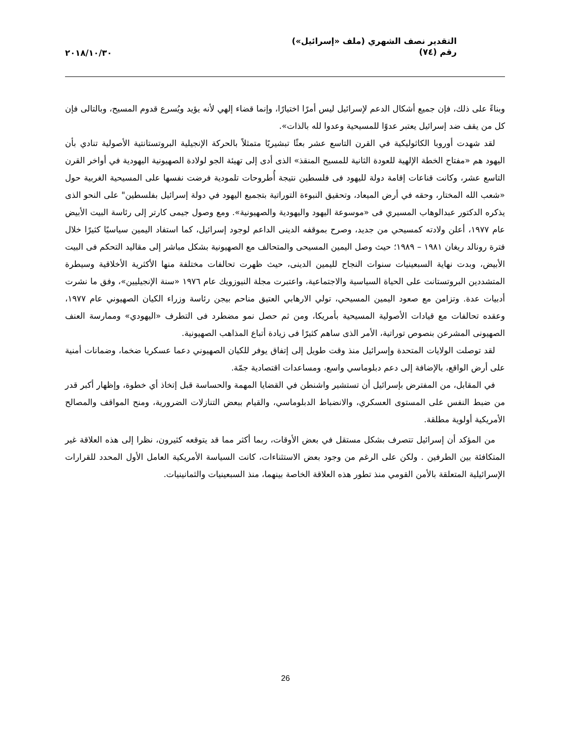التقدير نصف الشهري (ملف «إسرائيل»)
رقم (٧٤)
٢٠١٨/١٠/٣٠
وبناءً على ذلك، فإن جميع أشكال الدعم لإسرائيل ليس أمرًا اختيارًا، وإنما قضاء إلهي لأنه يؤيد ويُسرع قدوم المسيح، وبالتالى فإن كل من يقف ضد إسرائيل يعتبر عدوًا للمسيحية وعدوا لله بالذات».
لقد شهدت أوروبا الكاثوليكية في القرن التاسع عشر بعثًا تبشيريًا متمثلاً بالحركة الإنجيلية البروتستانتية الأصولية تنادي بأن اليهود هم «مفتاح الخطة الإلهية للعودة الثانية للمسيح المنقذ» الذى أدى إلى تهيئة الجو لولادة الصهيونية اليهودية في أواخر القرن التاسع عشر، وكانت قناعات إقامة دولة لليهود فى فلسطين نتيجة أُطروحات تلمودية فرضت نفسها على المسيحية الغربية حول «شعب الله المختار، وحقه في أرض الميعاد، وتحقيق النبوءة التوراتية بتجميع اليهود في دولة إسرائيل بفلسطين" على النحو الذى يذكره الدكتور عبدالوهاب المسيري فى «موسوعة اليهود واليهودية والصهيونية». ومع وصول جيمى كارتر إلى رئاسة البيت الأبيض عام ١٩٧٧، أعلن ولادته كمسيحي من جديد، وصرح بموقفه الدينى الداعم لوجود إسرائيل، كما استفاد اليمين سياسيًا كثيرًا خلال فترة رونالد ريغان ١٩٨١ – ١٩٨٩؛ حيث وصل اليمين المسيحى والمتحالف مع الصهيونية بشكل مباشر إلى مقاليد التحكم فى البيت الأبيض، وبدت نهاية السبعينيات سنوات النجاح لليمين الدينى، حيث ظهرت تحالفات مختلفة منها الأكثرية الأخلاقية وسيطرة المتشددين البروتستانت على الحياة السياسية والاجتماعية، واعتبرت مجلة النيوزويك عام ١٩٧٦ «سنة الإنجيليين»، وفق ما نشرت أدبيات عدة. وتزامن مع صعود اليمين المسيحي، تولي الارهابي العتيق مناحم بيجن رئاسة وزراء الكيان الصهيوني عام ١٩٧٧، وعقده تحالفات مع قيادات الأصولية المسيحية بأمريكا، ومن ثم حصل نمو مضطرد فى التطرف «اليهودي» وممارسة العنف الصهيونى المشرعن بنصوص توراتية، الأمر الذى ساهم كثيرًا فى زيادة أتباع المذاهب الصهيونية.
لقد توصلت الولايات المتحدة وإسرائيل منذ وقت طويل إلى إتفاق يوفر للكيان الصهيوني دعما عسكريا ضخما، وضمانات أمنية على أرض الواقع، بالإضافة إلى دعم دبلوماسي واسع، ومساعدات اقتصادية جمّة.
في المقابل، من المفترض بإسرائيل أن تستشير واشنطن في القضايا المهمة والحساسة قبل إتخاذ أي خطوة، وإظهار أكبر قدر من ضبط النفس على المستوى العسكري، والانضباط الدبلوماسي، والقيام ببعض التنازلات الضرورية، ومنح المواقف والمصالح الأمريكية أولوية مطلقة.
من المؤكد أن إسرائيل تتصرف بشكل مستقل في بعض الأوقات، ربما أكثر مما قد يتوقعه كثيرون، نظرا إلى هذه العلاقة غير المتكافئة بين الطرفين . ولكن على الرغم من وجود بعض الاستثناءات، كانت السياسة الأمريكية العامل الأول المحدد للقرارات الإسرائيلية المتعلقة بالأمن القومي منذ تطور هذه العلاقة الخاصة بينهما، منذ السبعينيات والثمانينيات.
26